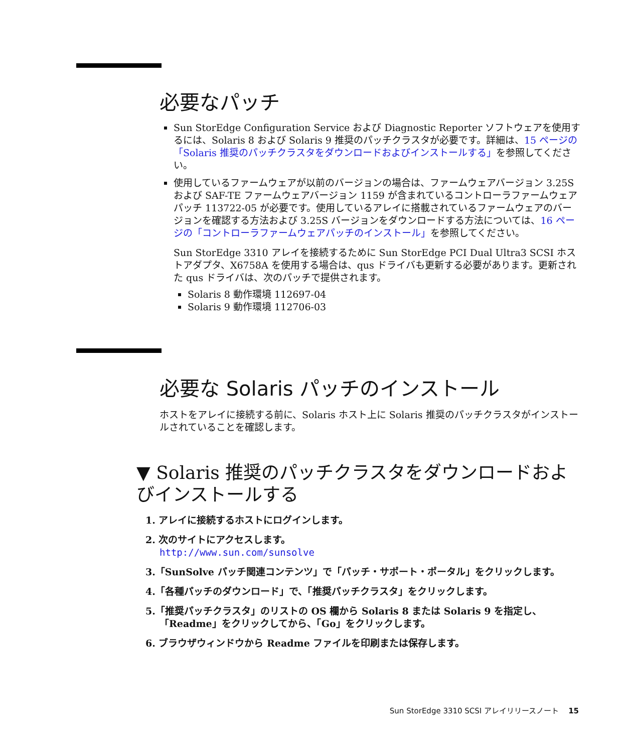必要なパッチ
Sun StorEdge Configuration Service および Diagnostic Reporter ソフトウェアを使用するには、Solaris 8 および Solaris 9 推奨のパッチクラスタが必要です。詳細は、15 ページの「Solaris 推奨のパッチクラスタをダウンロードおよびインストールする」を参照してください。
使用しているファームウェアが以前のバージョンの場合は、ファームウェアバージョン 3.25S および SAF-TE ファームウェアバージョン 1159 が含まれているコントローラファームウェアパッチ 113722-05 が必要です。使用しているアレイに搭載されているファームウェアのバージョンを確認する方法および 3.25S バージョンをダウンロードする方法については、16 ページの「コントローラファームウェアパッチのインストール」を参照してください。
Sun StorEdge 3310 アレイを接続するために Sun StorEdge PCI Dual Ultra3 SCSI ホストアダプタ、X6758A を使用する場合は、qus ドライバも更新する必要があります。更新された qus ドライバは、次のパッチで提供されます。
Solaris 8 動作環境 112697-04
Solaris 9 動作環境 112706-03
必要な Solaris パッチのインストール
ホストをアレイに接続する前に、Solaris ホスト上に Solaris 推奨のパッチクラスタがインストールされていることを確認します。
▼ Solaris 推奨のパッチクラスタをダウンロードおよびインストールする
1. アレイに接続するホストにログインします。
2. 次のサイトにアクセスします。
http://www.sun.com/sunsolve
3.「SunSolve パッチ関連コンテンツ」で「パッチ・サポート・ポータル」をクリックします。
4.「各種パッチのダウンロード」で、「推奨パッチクラスタ」をクリックします。
5.「推奨パッチクラスタ」のリストの OS 欄から Solaris 8 または Solaris 9 を指定し、「Readme」をクリックしてから、「Go」をクリックします。
6. ブラウザウィンドウから Readme ファイルを印刷または保存します。
Sun StorEdge 3310 SCSI アレイリリースノート 15